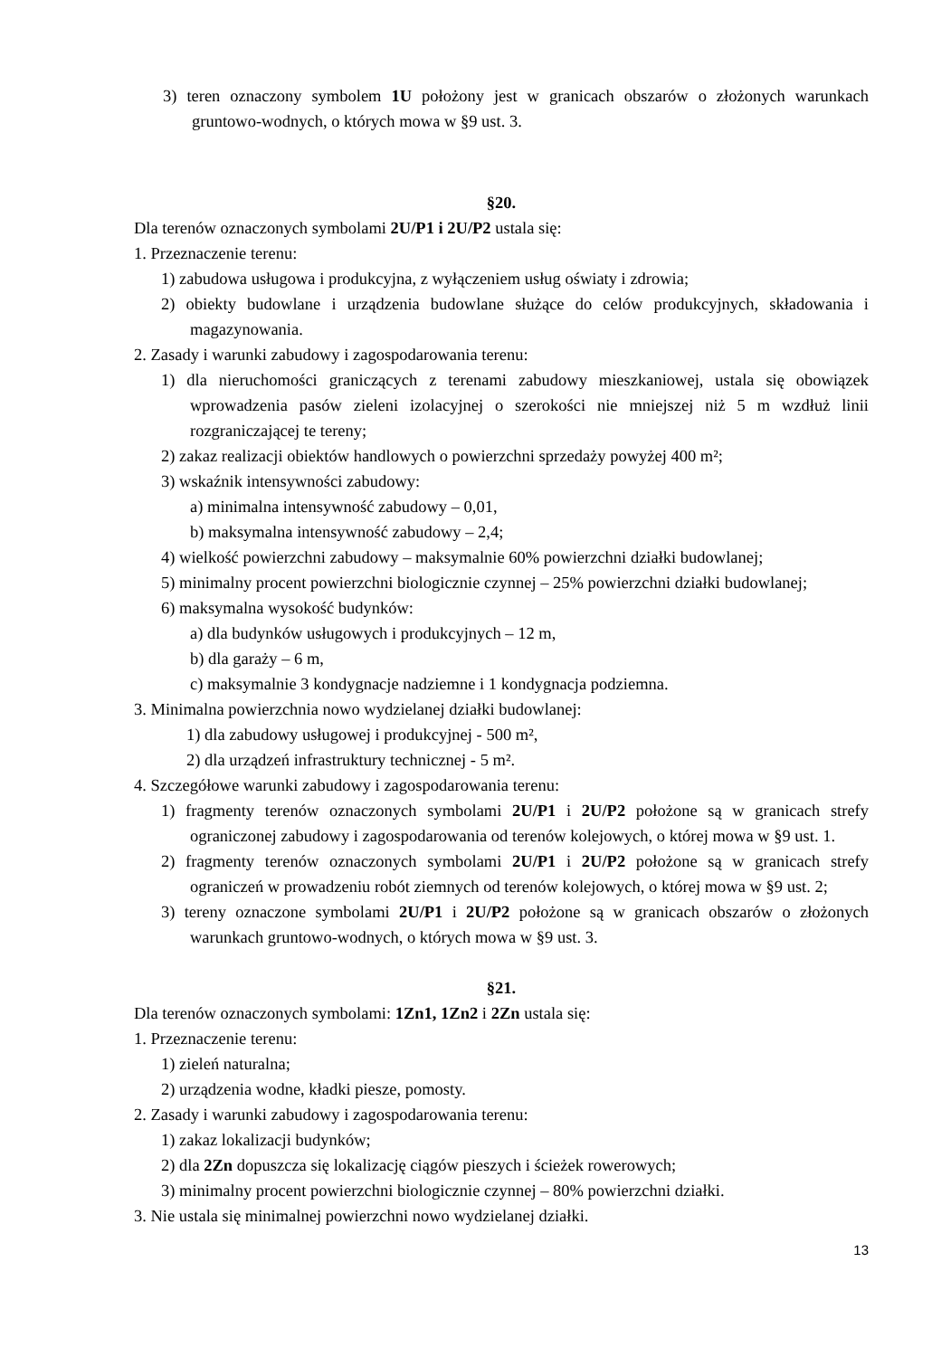3) teren oznaczony symbolem 1U położony jest w granicach obszarów o złożonych warunkach gruntowo-wodnych, o których mowa w §9 ust. 3.
§20.
Dla terenów oznaczonych symbolami 2U/P1 i 2U/P2 ustala się:
1. Przeznaczenie terenu:
1) zabudowa usługowa i produkcyjna, z wyłączeniem usług oświaty i zdrowia;
2) obiekty budowlane i urządzenia budowlane służące do celów produkcyjnych, składowania i magazynowania.
2. Zasady i warunki zabudowy i zagospodarowania terenu:
1) dla nieruchomości graniczących z terenami zabudowy mieszkaniowej, ustala się obowiązek wprowadzenia pasów zieleni izolacyjnej o szerokości nie mniejszej niż 5 m wzdłuż linii rozgraniczającej te tereny;
2) zakaz realizacji obiektów handlowych o powierzchni sprzedaży powyżej 400 m²;
3) wskaźnik intensywności zabudowy:
a) minimalna intensywność zabudowy – 0,01,
b) maksymalna intensywność zabudowy – 2,4;
4) wielkość powierzchni zabudowy – maksymalnie 60% powierzchni działki budowlanej;
5) minimalny procent powierzchni biologicznie czynnej – 25% powierzchni działki budowlanej;
6) maksymalna wysokość budynków:
a) dla budynków usługowych i produkcyjnych – 12 m,
b) dla garaży – 6 m,
c) maksymalnie 3 kondygnacje nadziemne i 1 kondygnacja podziemna.
3. Minimalna powierzchnia nowo wydzielanej działki budowlanej:
1) dla zabudowy usługowej i produkcyjnej - 500 m²,
2) dla urządzeń infrastruktury technicznej - 5 m².
4. Szczegółowe warunki zabudowy i zagospodarowania terenu:
1) fragmenty terenów oznaczonych symbolami 2U/P1 i 2U/P2 położone są w granicach strefy ograniczonej zabudowy i zagospodarowania od terenów kolejowych, o której mowa w §9 ust. 1.
2) fragmenty terenów oznaczonych symbolami 2U/P1 i 2U/P2 położone są w granicach strefy ograniczeń w prowadzeniu robót ziemnych od terenów kolejowych, o której mowa w §9 ust. 2;
3) tereny oznaczone symbolami 2U/P1 i 2U/P2 położone są w granicach obszarów o złożonych warunkach gruntowo-wodnych, o których mowa w §9 ust. 3.
§21.
Dla terenów oznaczonych symbolami: 1Zn1, 1Zn2 i 2Zn ustala się:
1. Przeznaczenie terenu:
1) zieleń naturalna;
2) urządzenia wodne, kładki piesze, pomosty.
2. Zasady i warunki zabudowy i zagospodarowania terenu:
1) zakaz lokalizacji budynków;
2) dla 2Zn dopuszcza się lokalizację ciągów pieszych i ścieżek rowerowych;
3) minimalny procent powierzchni biologicznie czynnej – 80% powierzchni działki.
3. Nie ustala się minimalnej powierzchni nowo wydzielanej działki.
13